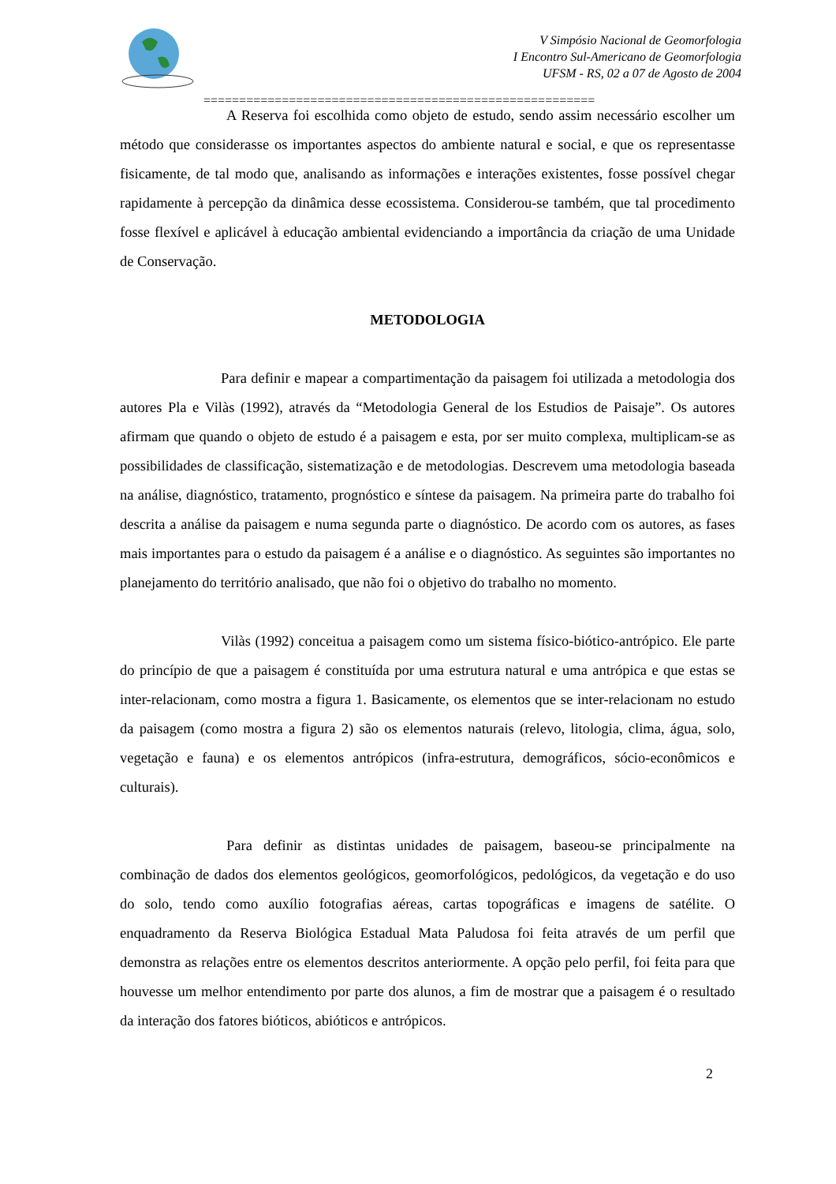V Simpósio Nacional de Geomorfologia
I Encontro Sul-Americano de Geomorfologia
UFSM - RS, 02 a 07 de Agosto de 2004
=======================================================
A Reserva foi escolhida como objeto de estudo, sendo assim necessário escolher um método que considerasse os importantes aspectos do ambiente natural e social, e que os representasse fisicamente, de tal modo que, analisando as informações e interações existentes, fosse possível chegar rapidamente à percepção da dinâmica desse ecossistema. Considerou-se também, que tal procedimento fosse flexível e aplicável à educação ambiental evidenciando a importância da criação de uma Unidade de Conservação.
METODOLOGIA
Para definir e mapear a compartimentação da paisagem foi utilizada a metodologia dos autores Pla e Vilàs (1992), através da “Metodologia General de los Estudios de Paisaje”. Os autores afirmam que quando o objeto de estudo é a paisagem e esta, por ser muito complexa, multiplicam-se as possibilidades de classificação, sistematização e de metodologias. Descrevem uma metodologia baseada na análise, diagnóstico, tratamento, prognóstico e síntese da paisagem. Na primeira parte do trabalho foi descrita a análise da paisagem e numa segunda parte o diagnóstico. De acordo com os autores, as fases mais importantes para o estudo da paisagem é a análise e o diagnóstico. As seguintes são importantes no planejamento do território analisado, que não foi o objetivo do trabalho no momento.
Vilàs (1992) conceitua a paisagem como um sistema físico-biótico-antrópico. Ele parte do princípio de que a paisagem é constituída por uma estrutura natural e uma antrópica e que estas se inter-relacionam, como mostra a figura 1. Basicamente, os elementos que se inter-relacionam no estudo da paisagem (como mostra a figura 2) são os elementos naturais (relevo, litologia, clima, água, solo, vegetação e fauna) e os elementos antrópicos (infra-estrutura, demográficos, sócio-econômicos e culturais).
Para definir as distintas unidades de paisagem, baseou-se principalmente na combinação de dados dos elementos geológicos, geomorfológicos, pedológicos, da vegetação e do uso do solo, tendo como auxílio fotografias aéreas, cartas topográficas e imagens de satélite. O enquadramento da Reserva Biológica Estadual Mata Paludosa foi feita através de um perfil que demonstra as relações entre os elementos descritos anteriormente. A opção pelo perfil, foi feita para que houvesse um melhor entendimento por parte dos alunos, a fim de mostrar que a paisagem é o resultado da interação dos fatores bióticos, abióticos e antrópicos.
2